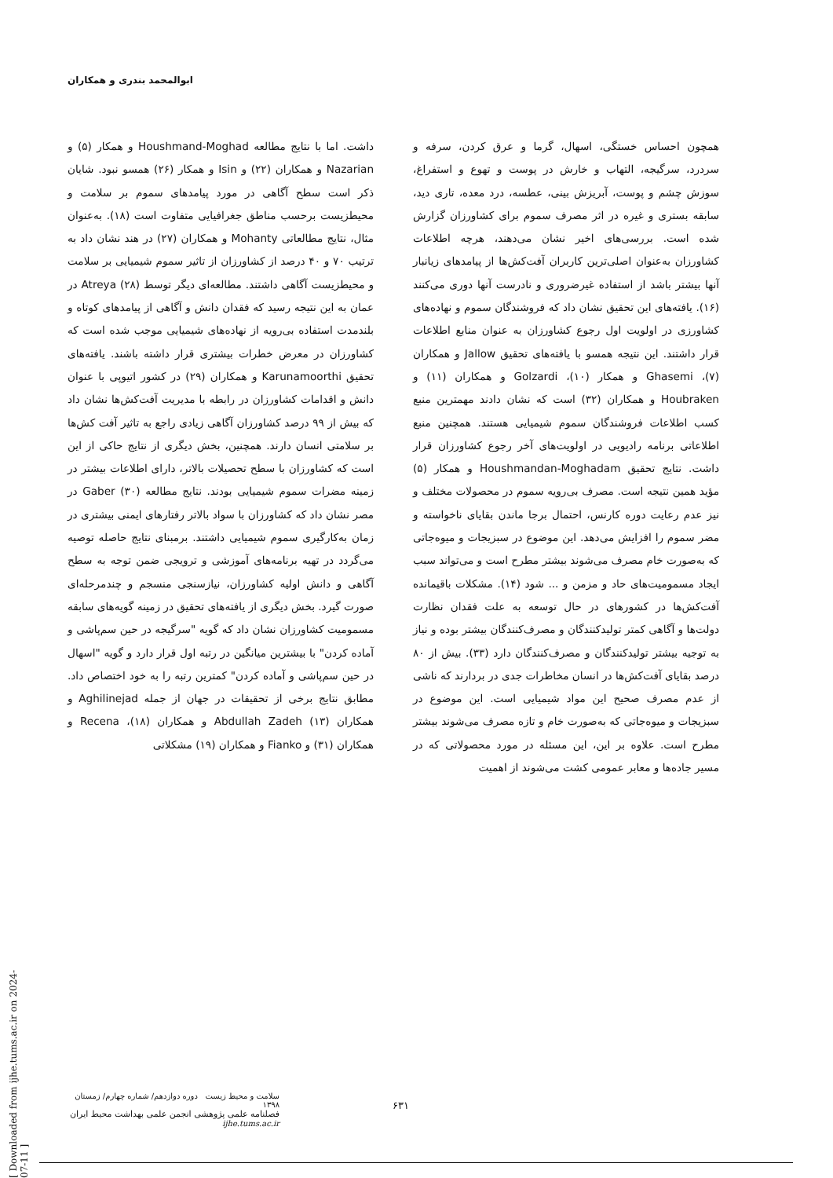ابوالمحمد بندری و همکاران
داشت. اما با نتایج مطالعه Houshmand-Moghad و همکار (۵) و Nazarian و همکاران (۲۲) و Isin و همکار (۲۶) همسو نبود. شایان ذکر است سطح آگاهی در مورد پیامدهای سموم بر سلامت و محیطزیست برحسب مناطق جغرافیایی متفاوت است (۱۸). به‌عنوان مثال، نتایج مطالعاتی Mohanty و همکاران (۲۷) در هند نشان داد به ترتیب ۷۰ و ۴۰ درصد از کشاورزان از تاثیر سموم شیمیایی بر سلامت و محیطزیست آگاهی داشتند. مطالعه‌ای دیگر توسط Atreya (۲۸) در عمان به این نتیجه رسید که فقدان دانش و آگاهی از پیامدهای کوتاه و بلندمدت استفاده بی‌رویه از نهاده‌های شیمیایی موجب شده است که کشاورزان در معرض خطرات بیشتری قرار داشته باشند. یافته‌های تحقیق Karunamoorthi و همکاران (۲۹) در کشور اتیوپی با عنوان دانش و اقدامات کشاورزان در رابطه با مدیریت آفت‌کش‌ها نشان داد که بیش از ۹۹ درصد کشاورزان آگاهی زیادی راجع به تاثیر آفت کش‌ها بر سلامتی انسان دارند. همچنین، بخش دیگری از نتایج حاکی از این است که کشاورزان با سطح تحصیلات بالاتر، دارای اطلاعات بیشتر در زمینه مضرات سموم شیمیایی بودند. نتایج مطالعه Gaber (۳۰) در مصر نشان داد که کشاورزان با سواد بالاتر رفتارهای ایمنی بیشتری در زمان به‌کارگیری سموم شیمیایی داشتند. برمبنای نتایج حاصله توصیه می‌گردد در تهیه برنامه‌های آموزشی و ترویجی ضمن توجه به سطح آگاهی و دانش اولیه کشاورزان، نیازسنجی منسجم و چندمرحله‌ای صورت گیرد. بخش دیگری از یافته‌های تحقیق در زمینه گویه‌های سابقه مسمومیت کشاورزان نشان داد که گویه "سرگیجه در حین سم‌پاشی و آماده کردن" با بیشترین میانگین در رتبه اول قرار دارد و گویه "اسهال در حین سم‌پاشی و آماده کردن" کمترین رتبه را به خود اختصاص داد. مطابق نتایج برخی از تحقیقات در جهان از جمله Aghilinejad و همکاران (۱۳) Abdullah Zadeh و همکاران (۱۸)، Recena و همکاران (۳۱) و Fianko و همکاران (۱۹) مشکلاتی
همچون احساس خستگی، اسهال، گرما و عرق کردن، سرفه و سردرد، سرگیجه، التهاب و خارش در پوست و تهوع و استفراغ، سوزش چشم و پوست، آبریزش بینی، عطسه، درد معده، تاری دید، سابقه بستری و غیره در اثر مصرف سموم برای کشاورزان گزارش شده است. بررسی‌های اخیر نشان می‌دهند، هرچه اطلاعات کشاورزان به‌عنوان اصلی‌ترین کاربران آفت‌کش‌ها از پیامدهای زیانبار آنها بیشتر باشد از استفاده غیرضروری و نادرست آنها دوری می‌کنند (۱۶). یافته‌های این تحقیق نشان داد که فروشندگان سموم و نهاده‌های کشاورزی در اولویت اول رجوع کشاورزان به عنوان منابع اطلاعات قرار داشتند. این نتیجه همسو با یافته‌های تحقیق Jallow و همکاران (۷)، Ghasemi و همکار (۱۰)، Golzardi و همکاران (۱۱) و Houbraken و همکاران (۳۲) است که نشان دادند مهمترین منبع کسب اطلاعات فروشندگان سموم شیمیایی هستند. همچنین منبع اطلاعاتی برنامه رادیویی در اولویت‌های آخر رجوع کشاورزان قرار داشت. نتایج تحقیق Houshmandan-Moghadam و همکار (۵) مؤید همین نتیجه است. مصرف بی‌رویه سموم در محصولات مختلف و نیز عدم رعایت دوره کارنس، احتمال برجا ماندن بقایای ناخواسته و مضر سموم را افزایش می‌دهد. این موضوع در سبزیجات و میوه‌جاتی که به‌صورت خام مصرف می‌شوند بیشتر مطرح است و می‌تواند سبب ایجاد مسمومیت‌های حاد و مزمن و ... شود (۱۴). مشکلات باقیمانده آفت‌کش‌ها در کشورهای در حال توسعه به علت فقدان نظارت دولت‌ها و آگاهی کمتر تولیدکنندگان و مصرف‌کنندگان بیشتر بوده و نیاز به توجیه بیشتر تولیدکنندگان و مصرف‌کنندگان دارد (۳۳). بیش از ۸۰ درصد بقایای آفت‌کش‌ها در انسان مخاطرات جدی در بردارند که ناشی از عدم مصرف صحیح این مواد شیمیایی است. این موضوع در سبزیجات و میوه‌جاتی که به‌صورت خام و تازه مصرف می‌شوند بیشتر مطرح است. علاوه بر این، این مسئله در مورد محصولاتی که در مسیر جاده‌ها و معابر عمومی کشت می‌شوند از اهمیت
[ Downloaded from ijhe.tums.ac.ir on 2024-07-11 ]
سلامت و محیط زیست دوره دوازدهم/ شماره چهارم/ زمستان ۱۳۹۸
فصلنامه علمی پژوهشی انجمن علمی بهداشت محیط ایران
ijhe.tums.ac.ir
۶۳۱